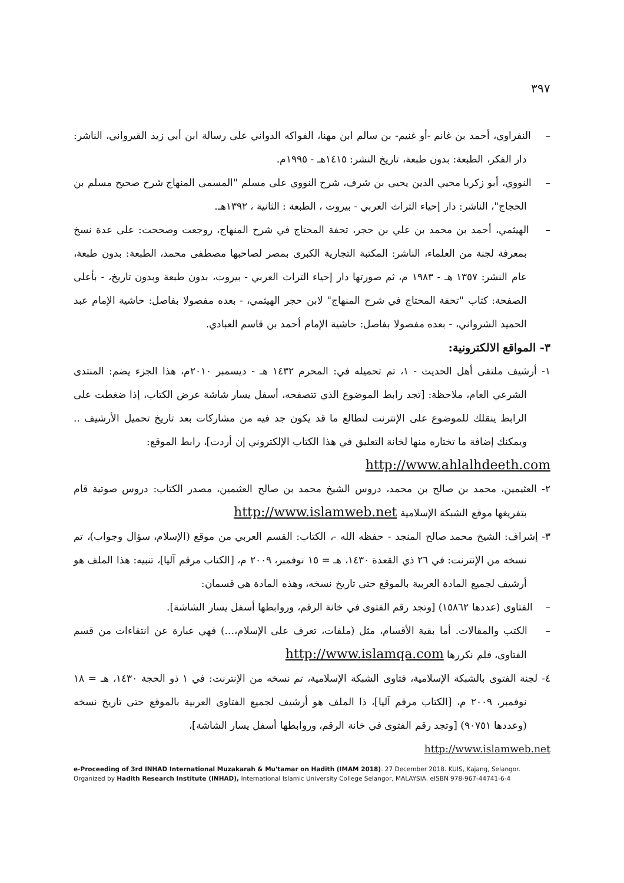٣٩٧
– النفراوي، أحمد بن غانم -أو غنيم- بن سالم ابن مهنا، الفواكه الدواني على رسالة ابن أبي زيد القيرواني، الناشر: دار الفكر، الطبعة: بدون طبعة، تاريخ النشر: ١٤١٥هـ - ١٩٩٥م.
– النووي، أبو زكريا محيي الدين يحيى بن شرف، شرح النووي على مسلم "المسمى المنهاج شرح صحيح مسلم بن الحجاج"، الناشر: دار إحياء التراث العربي - بيروت ، الطبعة : الثانية ، ١٣٩٢هـ.
– الهيثمي، أحمد بن محمد بن علي بن حجر، تحفة المحتاج في شرح المنهاج، روجعت وصححت: على عدة نسخ بمعرفة لجنة من العلماء، الناشر: المكتبة التجارية الكبرى بمصر لصاحبها مصطفى محمد، الطبعة: بدون طبعة، عام النشر: ١٣٥٧ هـ - ١٩٨٣ م، ثم صورتها دار إحياء التراث العربي - بيروت، بدون طبعة وبدون تاريخ، - بأعلى الصفحة: كتاب "تحفة المحتاج في شرح المنهاج" لابن حجر الهيثمي، - بعده مفصولا بفاصل: حاشية الإمام عبد الحميد الشرواني، - بعده مفصولا بفاصل: حاشية الإمام أحمد بن قاسم العبادي.
٣- المواقع الالكترونية:
١- أرشيف ملتقى أهل الحديث - ١، تم تحميله في: المحرم ١٤٣٢ هـ - ديسمبر ٢٠١٠م، هذا الجزء يضم: المنتدى الشرعي العام، ملاحظة: [تجد رابط الموضوع الذي تتصفحه، أسفل يسار شاشة عرض الكتاب، إذا ضغطت على الرابط ينقلك للموضوع على الإنترنت لتطالع ما قد يكون جد فيه من مشاركات بعد تاريخ تحميل الأرشيف .. ويمكنك إضافة ما تختاره منها لخانة التعليق في هذا الكتاب الإلكتروني إن أردت]، رابط الموقع:
http://www.ahlalhdeeth.com
٢- العثيمين، محمد بن صالح بن محمد، دروس الشيخ محمد بن صالح العثيمين، مصدر الكتاب: دروس صوتية قام بتفريغها موقع الشبكة الإسلامية http://www.islamweb.net
٣- إشراف: الشيخ محمد صالح المنجد - حفظه الله -، الكتاب: القسم العربي من موقع (الإسلام، سؤال وجواب)، تم نسخه من الإنترنت: في ٢٦ ذي القعدة ١٤٣٠، هـ = ١٥ نوفمبر، ٢٠٠٩ م، [الكتاب مرقم آليا]، تنبيه: هذا الملف هو أرشيف لجميع المادة العربية بالموقع حتى تاريخ نسخه، وهذه المادة هي قسمان:
– الفتاوى (عددها ١٥٨٦٢) [وتجد رقم الفتوى في خانة الرقم، وروابطها أسفل يسار الشاشة].
– الكتب والمقالات. أما بقية الأقسام، مثل (ملفات، تعرف على الإسلام،...) فهي عبارة عن انتقاءات من قسم الفتاوى، فلم نكررها http://www.islamqa.com
٤- لجنة الفتوى بالشبكة الإسلامية، فتاوى الشبكة الإسلامية، تم نسخه من الإنترنت: في ١ ذو الحجة ١٤٣٠، هـ = ١٨ نوفمبر، ٢٠٠٩ م، [الكتاب مرقم آليا]، ذا الملف هو أرشيف لجميع الفتاوى العربية بالموقع حتى تاريخ نسخه (وعددها ٩٠٧٥١) [وتجد رقم الفتوى في خانة الرقم، وروابطها أسفل يسار الشاشة]،
http://www.islamweb.net
e-Proceeding of 3rd INHAD International Muzakarah & Mu'tamar on Hadith (IMAM 2018). 27 December 2018. KUIS, Kajang, Selangor. Organized by Hadith Research Institute (INHAD), International Islamic University College Selangor, MALAYSIA. eISBN 978-967-44741-6-4